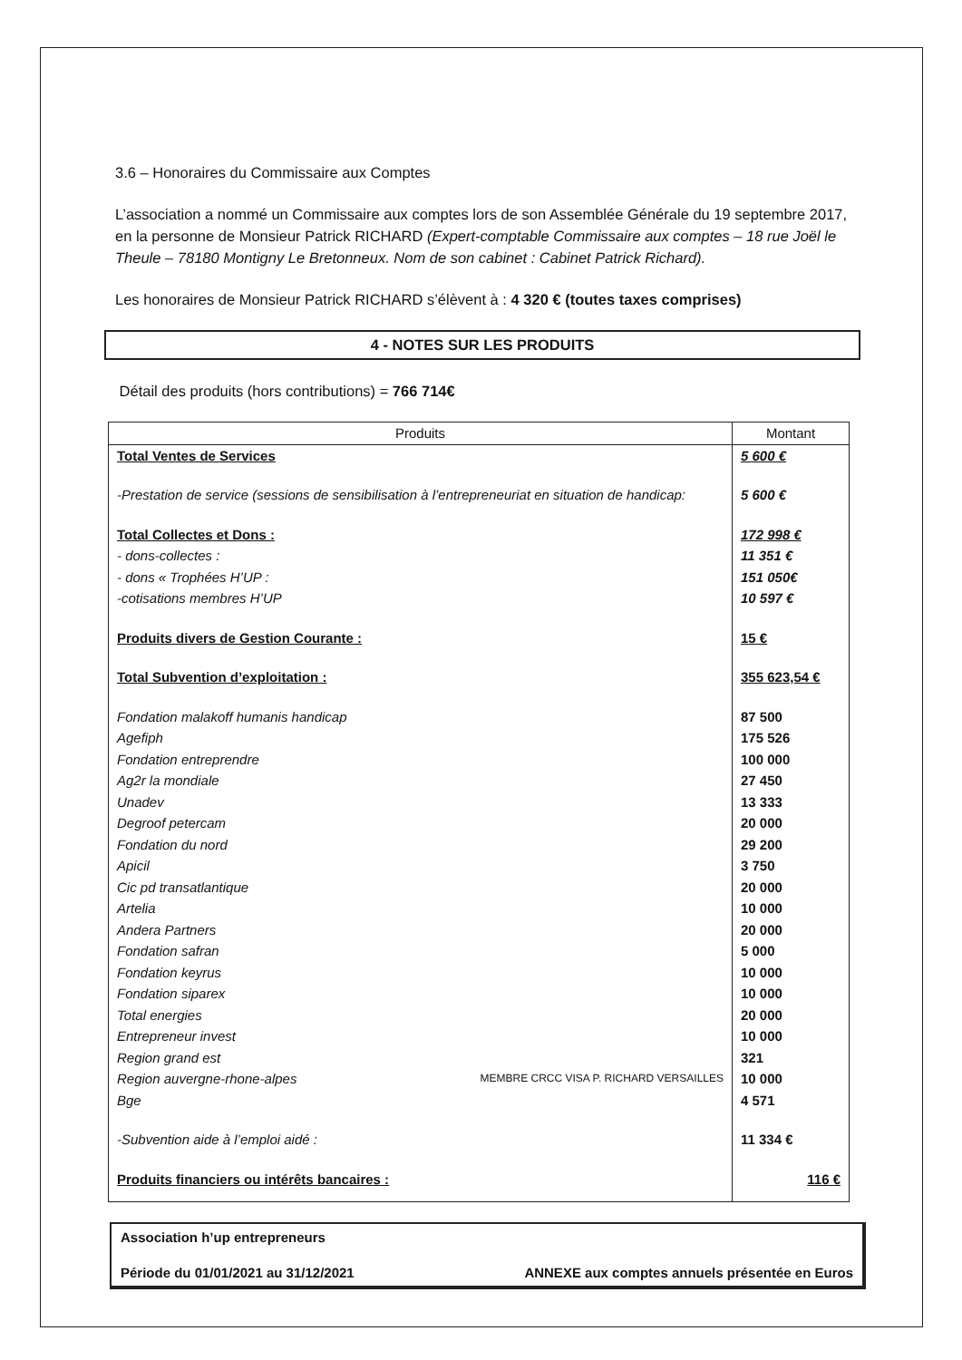3.6 – Honoraires du Commissaire aux Comptes
L’association a nommé un Commissaire aux comptes lors de son Assemblée Générale du 19 septembre 2017, en la personne de Monsieur Patrick RICHARD (Expert-comptable Commissaire aux comptes – 18 rue Joël le Theule – 78180 Montigny Le Bretonneux. Nom de son cabinet : Cabinet Patrick Richard).
Les honoraires de Monsieur Patrick RICHARD s’élèvent à : 4 320 € (toutes taxes comprises)
4 - NOTES SUR LES PRODUITS
Détail des produits (hors contributions) = 766 714€
| Produits | Montant |
| --- | --- |
| Total Ventes de Services | 5 600 € |
| -Prestation de service (sessions de sensibilisation à l’entrepreneuriat en situation de handicap: | 5 600 € |
| Total Collectes et Dons : | 172 998 € |
| - dons-collectes : | 11 351 € |
| - dons « Trophées H’UP : | 151 050€ |
| -cotisations membres H’UP | 10 597 € |
| Produits divers de Gestion Courante : | 15 € |
| Total Subvention d’exploitation : | 355 623,54 € |
| Fondation malakoff humanis handicap | 87 500 |
| Agefiph | 175 526 |
| Fondation entreprendre | 100 000 |
| Ag2r la mondiale | 27 450 |
| Unadev | 13 333 |
| Degroof petercam | 20 000 |
| Fondation du nord | 29 200 |
| Apicil | 3 750 |
| Cic pd transatlantique | 20 000 |
| Artelia | 10 000 |
| Andera Partners | 20 000 |
| Fondation safran | 5 000 |
| Fondation keyrus | 10 000 |
| Fondation siparex | 10 000 |
| Total energies | 20 000 |
| Entrepreneur invest | 10 000 |
| Region grand est | 321 |
| Region auvergne-rhone-alpes MEMBRE CRCC VISA P. RICHARD VERSAILLES | 10 000 |
| Bge | 4 571 |
| -Subvention aide à l’emploi aidé : | 11 334 € |
| Produits financiers ou intérêts bancaires : | 116 € |
Association h’up entrepreneurs
Période du 01/01/2021 au 31/12/2021 ANNEXE aux comptes annuels présentée en Euros